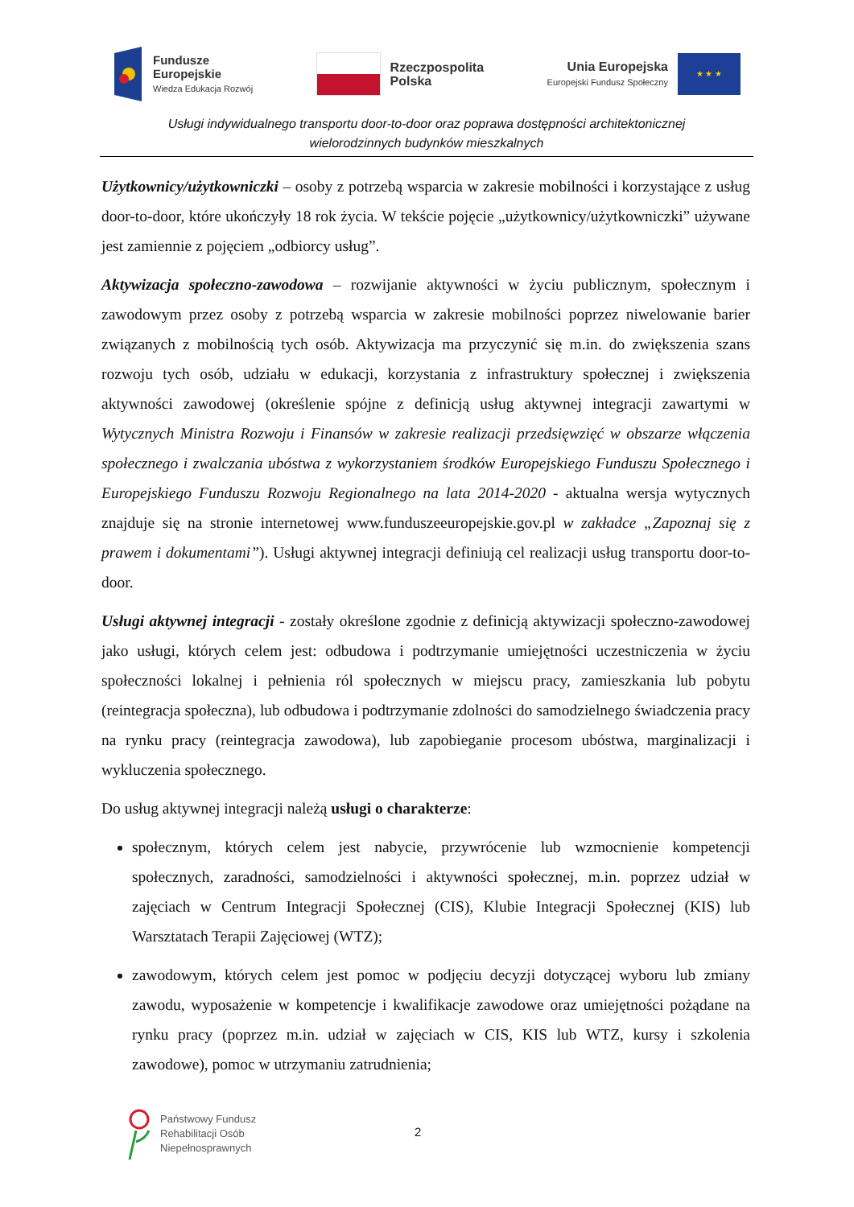Fundusze
Europejskie
Wiedza Edukacja Rozwój
Rzeczpospolita
Polska
Unia Europejska
Europejski Fundusz Społeczny
★ ★ ★
Usługi indywidualnego transportu door-to-door oraz poprawa dostępności architektonicznej
wielorodzinnych budynków mieszkalnych
Użytkownicy/użytkowniczki – osoby z potrzebą wsparcia w zakresie mobilności i korzystające z usług door-to-door, które ukończyły 18 rok życia. W tekście pojęcie „użytkownicy/użytkowniczki” używane jest zamiennie z pojęciem „odbiorcy usług”.
Aktywizacja społeczno-zawodowa – rozwijanie aktywności w życiu publicznym, społecznym i zawodowym przez osoby z potrzebą wsparcia w zakresie mobilności poprzez niwelowanie barier związanych z mobilnością tych osób. Aktywizacja ma przyczynić się m.in. do zwiększenia szans rozwoju tych osób, udziału w edukacji, korzystania z infrastruktury społecznej i zwiększenia aktywności zawodowej (określenie spójne z definicją usług aktywnej integracji zawartymi w Wytycznych Ministra Rozwoju i Finansów w zakresie realizacji przedsięwzięć w obszarze włączenia społecznego i zwalczania ubóstwa z wykorzystaniem środków Europejskiego Funduszu Społecznego i Europejskiego Funduszu Rozwoju Regionalnego na lata 2014-2020 - aktualna wersja wytycznych znajduje się na stronie internetowej www.funduszeeuropejskie.gov.pl w zakładce „Zapoznaj się z prawem i dokumentami”). Usługi aktywnej integracji definiują cel realizacji usług transportu door-to-door.
Usługi aktywnej integracji - zostały określone zgodnie z definicją aktywizacji społeczno-zawodowej jako usługi, których celem jest: odbudowa i podtrzymanie umiejętności uczestniczenia w życiu społeczności lokalnej i pełnienia ról społecznych w miejscu pracy, zamieszkania lub pobytu (reintegracja społeczna), lub odbudowa i podtrzymanie zdolności do samodzielnego świadczenia pracy na rynku pracy (reintegracja zawodowa), lub zapobieganie procesom ubóstwa, marginalizacji i wykluczenia społecznego.
Do usług aktywnej integracji należą usługi o charakterze:
społecznym, których celem jest nabycie, przywrócenie lub wzmocnienie kompetencji społecznych, zaradności, samodzielności i aktywności społecznej, m.in. poprzez udział w zajęciach w Centrum Integracji Społecznej (CIS), Klubie Integracji Społecznej (KIS) lub Warsztatach Terapii Zajęciowej (WTZ);
zawodowym, których celem jest pomoc w podjęciu decyzji dotyczącej wyboru lub zmiany zawodu, wyposażenie w kompetencje i kwalifikacje zawodowe oraz umiejętności pożądane na rynku pracy (poprzez m.in. udział w zajęciach w CIS, KIS lub WTZ, kursy i szkolenia zawodowe), pomoc w utrzymaniu zatrudnienia;
Państwowy Fundusz
Rehabilitacji Osób
Niepełnosprawnych
2